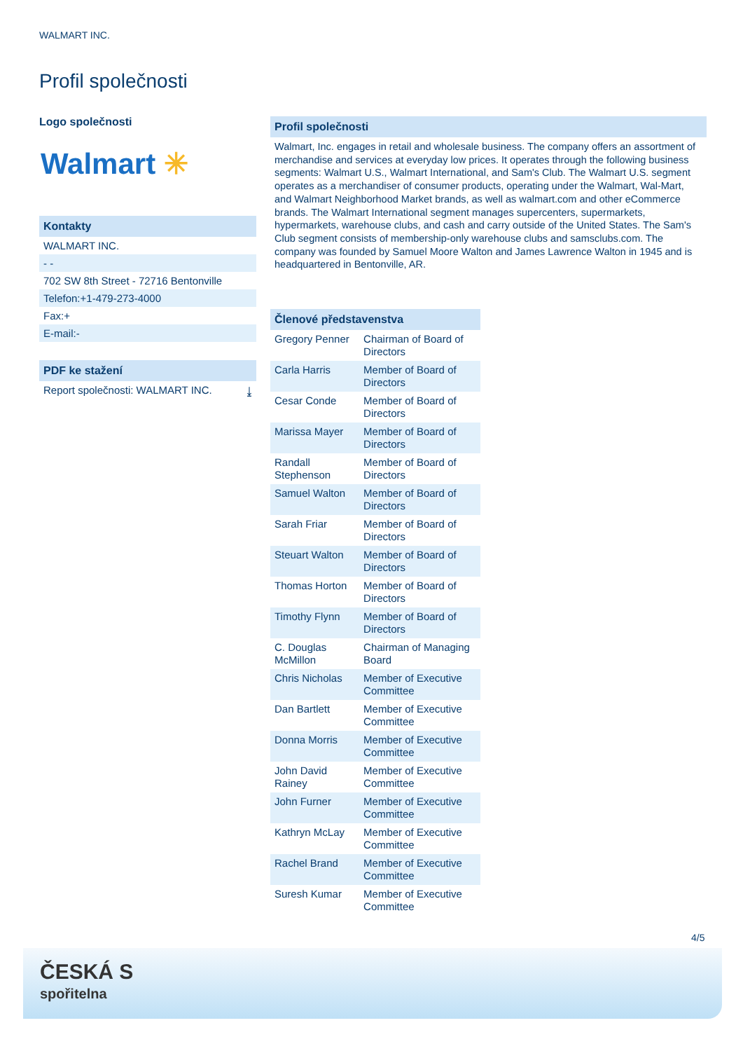WALMART INC.
Profil společnosti
Logo společnosti
Walmart ✳
Kontakty
WALMART INC.
- -
702 SW 8th Street - 72716 Bentonville
Telefon:+1-479-273-4000
Fax:+
E-mail:-
PDF ke stažení
Report společnosti: WALMART INC. ⤓
Profil společnosti
Walmart, Inc. engages in retail and wholesale business. The company offers an assortment of merchandise and services at everyday low prices. It operates through the following business segments: Walmart U.S., Walmart International, and Sam's Club. The Walmart U.S. segment operates as a merchandiser of consumer products, operating under the Walmart, Wal-Mart, and Walmart Neighborhood Market brands, as well as walmart.com and other eCommerce brands. The Walmart International segment manages supercenters, supermarkets, hypermarkets, warehouse clubs, and cash and carry outside of the United States. The Sam's Club segment consists of membership-only warehouse clubs and samsclubs.com. The company was founded by Samuel Moore Walton and James Lawrence Walton in 1945 and is headquartered in Bentonville, AR.
Členové představenstva
| Gregory Penner | Chairman of Board of Directors |
| Carla Harris | Member of Board of Directors |
| Cesar Conde | Member of Board of Directors |
| Marissa Mayer | Member of Board of Directors |
| Randall Stephenson | Member of Board of Directors |
| Samuel Walton | Member of Board of Directors |
| Sarah Friar | Member of Board of Directors |
| Steuart Walton | Member of Board of Directors |
| Thomas Horton | Member of Board of Directors |
| Timothy Flynn | Member of Board of Directors |
| C. Douglas McMillon | Chairman of Managing Board |
| Chris Nicholas | Member of Executive Committee |
| Dan Bartlett | Member of Executive Committee |
| Donna Morris | Member of Executive Committee |
| John David Rainey | Member of Executive Committee |
| John Furner | Member of Executive Committee |
| Kathryn McLay | Member of Executive Committee |
| Rachel Brand | Member of Executive Committee |
| Suresh Kumar | Member of Executive Committee |
4/5
ČESKÁ S
spořitelna